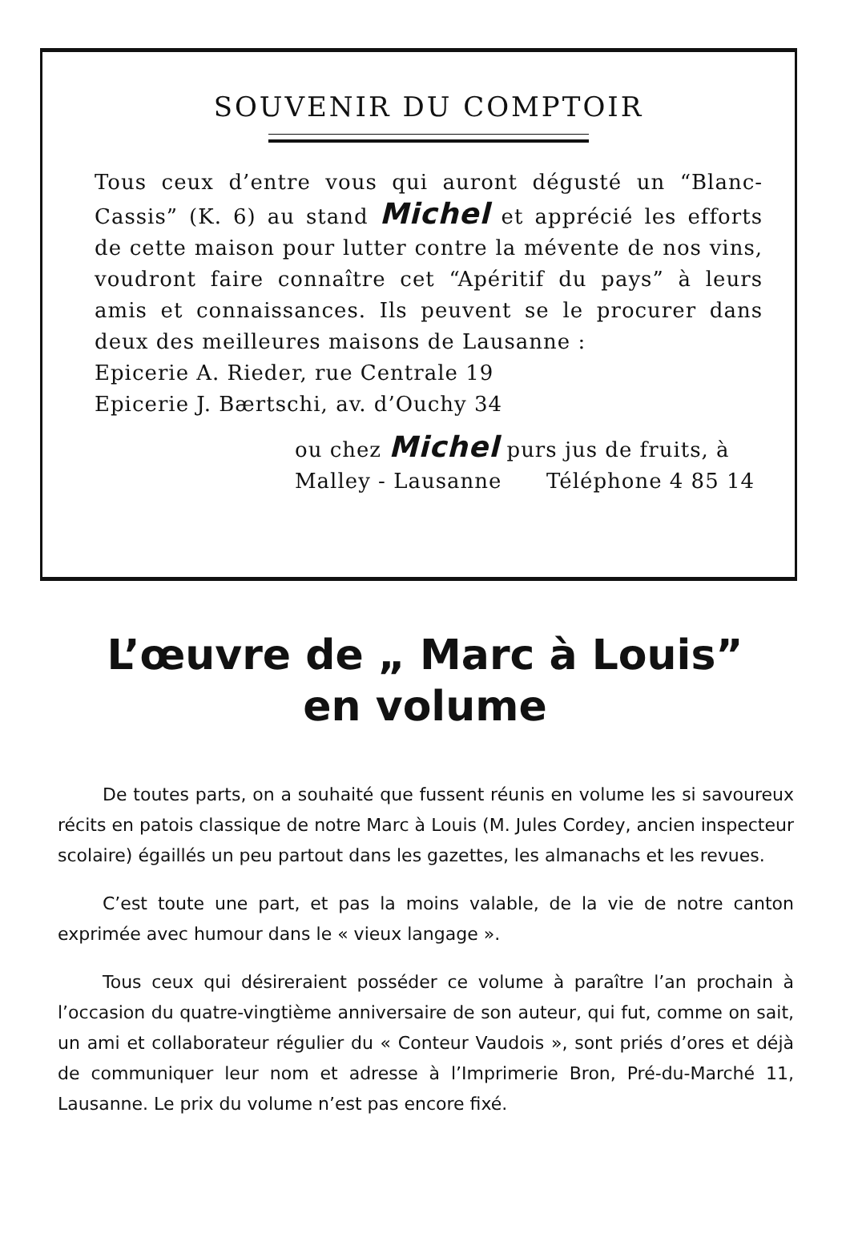SOUVENIR DU COMPTOIR
Tous ceux d’entre vous qui auront dégusté un “Blanc-Cassis” (K. 6) au stand Michel et apprécié les efforts de cette maison pour lutter contre la mévente de nos vins, voudront faire connaître cet “Apéritif du pays” à leurs amis et connaissances. Ils peuvent se le procurer dans deux des meilleures maisons de Lausanne :
Epicerie A. Rieder, rue Centrale 19
Epicerie J. Bærtschi, av. d’Ouchy 34
ou chez Michel purs jus de fruits, à
Malley - Lausanne Téléphone 4 85 14
L’œuvre de „ Marc à Louis”
en volume
De toutes parts, on a souhaité que fussent réunis en volume les si savoureux récits en patois classique de notre Marc à Louis (M. Jules Cordey, ancien inspecteur scolaire) égaillés un peu partout dans les gazettes, les almanachs et les revues.
C’est toute une part, et pas la moins valable, de la vie de notre canton exprimée avec humour dans le « vieux langage ».
Tous ceux qui désireraient posséder ce volume à paraître l’an prochain à l’occasion du quatre-vingtième anniversaire de son auteur, qui fut, comme on sait, un ami et collaborateur régulier du « Conteur Vaudois », sont priés d’ores et déjà de communiquer leur nom et adresse à l’Imprimerie Bron, Pré-du-Marché 11, Lausanne. Le prix du volume n’est pas encore fixé.